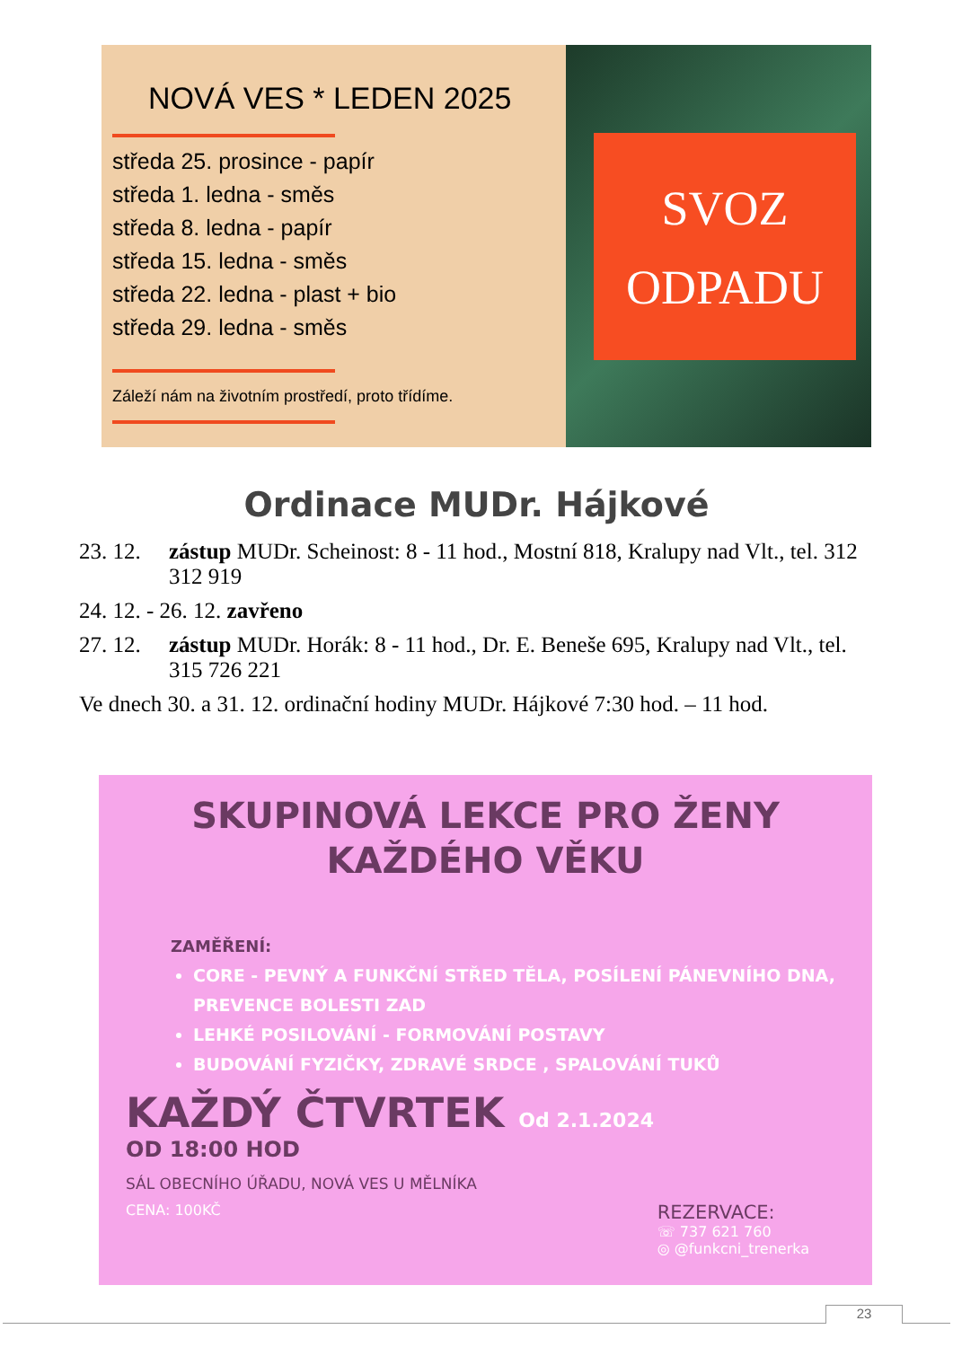NOVÁ VES * LEDEN 2025
středa 25. prosince - papír
středa 1. ledna - směs
středa 8. ledna - papír
středa 15. ledna - směs
středa 22. ledna - plast + bio
středa 29. ledna - směs
Záleží nám na životním prostředí, proto třídíme.
SVOZ
ODPADU
Ordinace MUDr. Hájkové
23. 12.
zástup MUDr. Scheinost: 8 - 11 hod., Mostní 818, Kralupy nad Vlt., tel. 312 312 919
24. 12. - 26. 12. zavřeno
27. 12.
zástup MUDr. Horák: 8 - 11 hod., Dr. E. Beneše 695, Kralupy nad Vlt., tel. 315 726 221
Ve dnech 30. a 31. 12. ordinační hodiny MUDr. Hájkové 7:30 hod. – 11 hod.
SKUPINOVÁ LEKCE PRO ŽENY
KAŽDÉHO VĚKU
ZAMĚŘENÍ:
CORE - PEVNÝ A FUNKČNÍ STŘED TĚLA, POSÍLENÍ PÁNEVNÍHO DNA, PREVENCE BOLESTI ZAD
LEHKÉ POSILOVÁNÍ - FORMOVÁNÍ POSTAVY
BUDOVÁNÍ FYZIČKY, ZDRAVÉ SRDCE , SPALOVÁNÍ TUKŮ
KAŽDÝ ČTVRTEK Od 2.1.2024
OD 18:00 HOD
SÁL OBECNÍHO ÚŘADU, NOVÁ VES U MĚLNÍKA
CENA: 100KČ
REZERVACE:
☏ 737 621 760
◎ @funkcni_trenerka
23